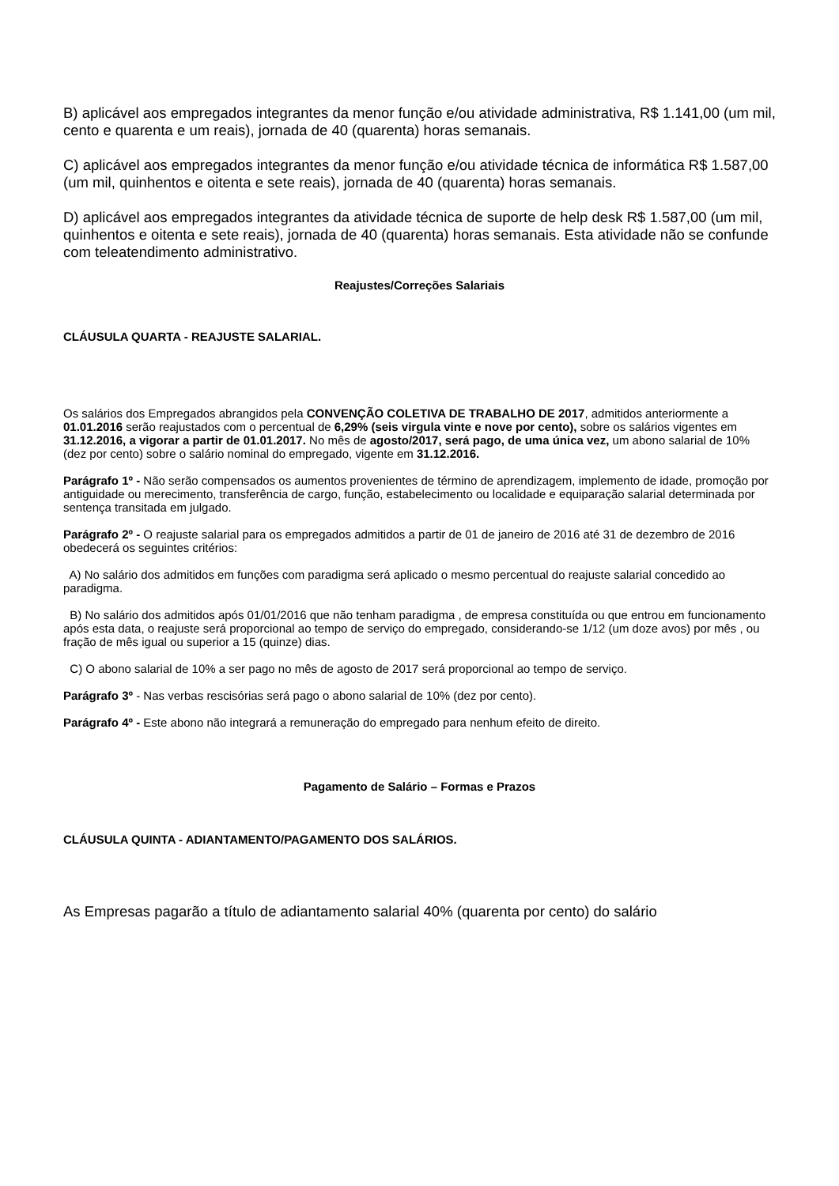B) aplicável aos empregados integrantes da menor função e/ou atividade administrativa, R$ 1.141,00 (um mil, cento e quarenta e um reais), jornada de 40 (quarenta) horas semanais.
C) aplicável aos empregados integrantes da menor função e/ou atividade técnica de informática R$ 1.587,00 (um mil, quinhentos e oitenta e sete reais), jornada de 40 (quarenta) horas semanais.
D) aplicável aos empregados integrantes da atividade técnica de suporte de help desk R$ 1.587,00 (um mil, quinhentos e oitenta e sete reais), jornada de 40 (quarenta) horas semanais. Esta atividade não se confunde com teleatendimento administrativo.
Reajustes/Correções Salariais
CLÁUSULA QUARTA - REAJUSTE SALARIAL.
Os salários dos Empregados abrangidos pela CONVENÇÃO COLETIVA DE TRABALHO DE 2017, admitidos anteriormente a 01.01.2016 serão reajustados com o percentual de 6,29% (seis virgula vinte e nove por cento), sobre os salários vigentes em 31.12.2016, a vigorar a partir de 01.01.2017. No mês de agosto/2017, será pago, de uma única vez, um abono salarial de 10% (dez por cento) sobre o salário nominal do empregado, vigente em 31.12.2016.
Parágrafo 1º - Não serão compensados os aumentos provenientes de término de aprendizagem, implemento de idade, promoção por antiguidade ou merecimento, transferência de cargo, função, estabelecimento ou localidade e equiparação salarial determinada por sentença transitada em julgado.
Parágrafo 2º - O reajuste salarial para os empregados admitidos a partir de 01 de janeiro de 2016 até 31 de dezembro de 2016 obedecerá os seguintes critérios:
A) No salário dos admitidos em funções com paradigma será aplicado o mesmo percentual do reajuste salarial concedido ao paradigma.
B) No salário dos admitidos após 01/01/2016 que não tenham paradigma , de empresa constituída ou que entrou em funcionamento após esta data, o reajuste será proporcional ao tempo de serviço do empregado, considerando-se 1/12 (um doze avos) por mês , ou fração de mês igual ou superior a 15 (quinze) dias.
C) O abono salarial de 10% a ser pago no mês de agosto de 2017 será proporcional ao tempo de serviço.
Parágrafo 3º - Nas verbas rescisórias será pago o abono salarial de 10% (dez por cento).
Parágrafo 4º - Este abono não integrará a remuneração do empregado para nenhum efeito de direito.
Pagamento de Salário – Formas e Prazos
CLÁUSULA QUINTA - ADIANTAMENTO/PAGAMENTO DOS SALÁRIOS.
As Empresas pagarão a título de adiantamento salarial 40% (quarenta por cento) do salário